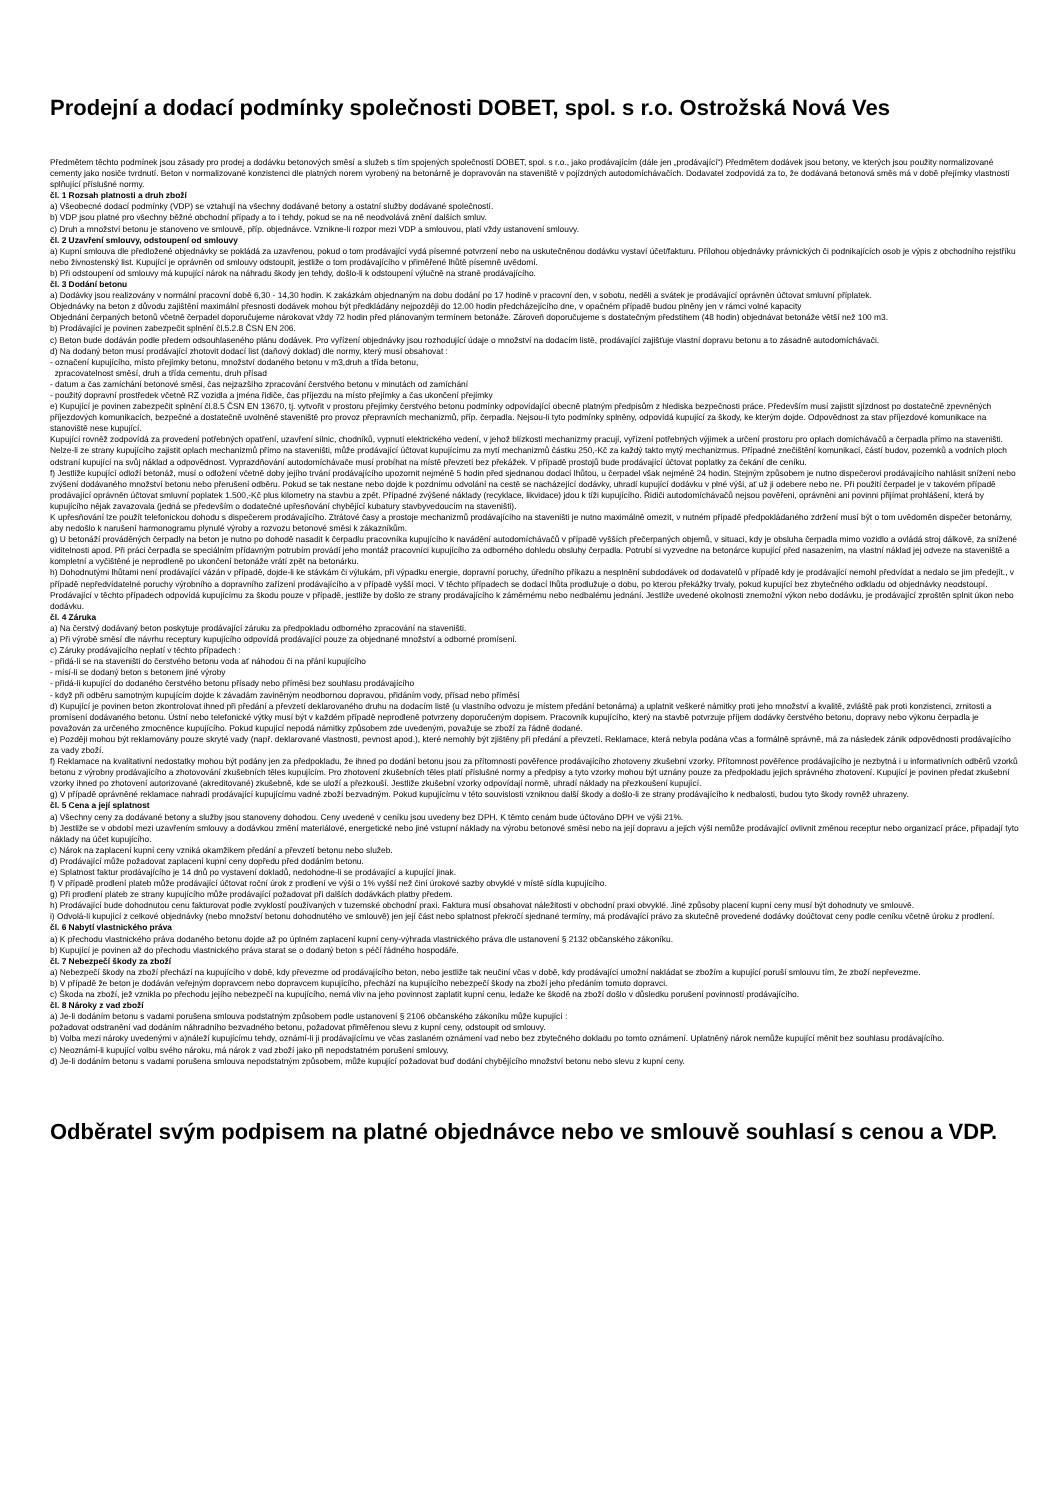Prodejní a dodací podmínky společnosti DOBET, spol. s r.o. Ostrožská Nová Ves
Předmětem těchto podmínek jsou zásady pro prodej a dodávku betonových směsí a služeb s tím spojených společností DOBET, spol. s r.o., jako prodávajícím (dále jen „prodávající“) Předmětem dodávek jsou betony, ve kterých jsou použity normalizované cementy jako nosiče tvrdnutí. Beton v normalizované konzistenci dle platných norem vyrobený na betonárně je dopravován na staveniště v pojízdných autodomíchávačích. Dodavatel zodpovídá za to, že dodávaná betonová směs má v době přejímky vlastnosti splňující příslušné normy.
čl. 1 Rozsah platnosti a druh zboží
a) Všeobecné dodací podmínky (VDP) se vztahují na všechny dodávané betony a ostatní služby dodávané společností.
b) VDP jsou platné pro všechny běžné obchodní případy a to i tehdy, pokud se na ně neodvolává znění dalších smluv.
c) Druh a množství betonu je stanoveno ve smlouvě, příp. objednávce. Vznikne-li rozpor mezi VDP a smlouvou, platí vždy ustanovení smlouvy.
čl. 2 Uzavření smlouvy, odstoupení od smlouvy
a) Kupní smlouva dle předložené objednávky se pokládá za uzavřenou, pokud o tom prodávající vydá písemné potvrzení nebo na uskutečněnou dodávku vystaví účet/fakturu. Přílohou objednávky právnických či podnikajících osob je výpis z obchodního rejstříku nebo živnostenský list. Kupující je oprávněn od smlouvy odstoupit, jestliže o tom prodávajícího v přiměřené lhůtě písemně uvědomí.
b) Při odstoupení od smlouvy má kupující nárok na náhradu škody jen tehdy, došlo-li k odstoupení výlučně na straně prodávajícího.
čl. 3 Dodání betonu
a) Dodávky jsou realizovány v normální pracovní době 6,30 - 14,30 hodin. K zakázkám objednaným na dobu dodání po 17 hodině v pracovní den, v sobotu, neděli a svátek je prodávající oprávněn účtovat smluvní příplatek.
Objednávky na beton z důvodu zajištění maximální přesnosti dodávek mohou být předkládány nejpozději do 12.00 hodin předcházejícího dne, v opačném případě budou plněny jen v rámci volné kapacity
Objednání čerpaných betonů včetně čerpadel doporučujeme nárokovat vždy 72 hodin před plánovaným termínem betonáže. Zároveň doporučujeme s dostatečným předstihem (48 hodin) objednávat betonáže větší než 100 m3.
b) Prodávající je povinen zabezpečit splnění čl.5.2.8 ČSN EN 206.
c) Beton bude dodáván podle předem odsouhlaseného plánu dodávek. Pro vyřízení objednávky jsou rozhodující údaje o množství na dodacím listě, prodávající zajišťuje vlastní dopravu betonu a to zásadně autodomíchávači.
d) Na dodaný beton musí prodávající zhotovit dodací list (daňový doklad) dle normy, který musí obsahovat :
- označení kupujícího, místo přejímky betonu, množství dodaného betonu v m3,druh a třída betonu,
zpracovatelnost směsí, druh a třída cementu, druh přísad
- datum a čas zamíchání betonové směsi, čas nejzazšího zpracování čerstvého betonu v minutách od zamíchání
- použitý dopravní prostředek včetně RZ vozidla a jména řidiče, čas příjezdu na místo přejímky a čas ukončení přejímky
e) Kupující je povinen zabezpečit splnění čl.8.5 ČSN EN 13670, tj. vytvořit v prostoru přejímky čerstvého betonu podmínky odpovídající obecně platným předpisům z hlediska bezpečnosti práce. Především musí zajistit sjízdnost po dostatečně zpevněných příjezdových komunikacích, bezpečné a dostatečně uvolněné staveniště pro provoz přepravních mechanizmů, příp. čerpadla. Nejsou-li tyto podmínky splněny, odpovídá kupující za škody, ke kterým dojde. Odpovědnost za stav příjezdové komunikace na stanoviště nese kupující.
Kupující rovněž zodpovídá za provedení potřebných opatření, uzavření silnic, chodníků, vypnutí elektrického vedení, v jehož blízkosti mechanizmy pracují, vyřízení potřebných výjimek a určení prostoru pro oplach domíchávačů a čerpadla přímo na staveništi. Nelze-li ze strany kupujícího zajistit oplach mechanizmů přímo na staveništi, může prodávající účtovat kupujícímu za mytí mechanizmů částku 250,-Kč za každý takto mytý mechanizmus. Případné znečištění komunikací, částí budov, pozemků a vodních ploch odstraní kupující na svůj náklad a odpovědnost. Vyprazdňování autodomíchávače musí probíhat na místě převzetí bez překážek. V případě prostojů bude prodávající účtovat poplatky za čekání dle ceníku.
f) Jestliže kupující odloží betonáž, musí o odložení včetně doby jejího trvání prodávajícího upozornit nejméně 5 hodin před sjednanou dodací lhůtou, u čerpadel však nejméně 24 hodin. Stejným způsobem je nutno dispečerovi prodávajícího nahlásit snížení nebo zvýšení dodávaného množství betonu nebo přerušení odběru. Pokud se tak nestane nebo dojde k pozdnímu odvolání na cestě se nacházející dodávky, uhradí kupující dodávku v plné výši, ať už ji odebere nebo ne. Při použití čerpadel je v takovém případě prodávající oprávněn účtovat smluvní poplatek 1.500,-Kč plus kilometry na stavbu a zpět. Případné zvýšené náklady (recyklace, likvidace) jdou k tíži kupujícího. Řidiči autodomíchávačů nejsou pověřeni, oprávněni ani povinni přijímat prohlášení, která by kupujícího nějak zavazovala (jedná se především o dodatečné upřesňování chybějící kubatury stavbyvedoucím na staveništi).
K upřesňování lze použít telefonickou dohodu s dispečerem prodávajícího. Ztrátové časy a prostoje mechanizmů prodávajícího na staveništi je nutno maximálně omezit, v nutném případě předpokládaného zdržení musí být o tom uvědoměn dispečer betonárny, aby nedošlo k narušení harmonogramu plynulé výroby a rozvozu betonové směsi k zákazníkům.
g) U betonáží prováděných čerpadly na beton je nutno po dohodě nasadit k čerpadlu pracovníka kupujícího k navádění autodomíchávačů v případě vyšších přečerpaných objemů, v situaci, kdy je obsluha čerpadla mimo vozidlo a ovládá stroj dálkově, za snížené viditelnosti apod. Při práci čerpadla se speciálním přídavným potrubím provádí jeho montáž pracovníci kupujícího za odborného dohledu obsluhy čerpadla. Potrubí si vyzvedne na betonárce kupující před nasazením, na vlastní náklad jej odveze na staveniště a kompletní a vyčištěné je neprodleně po ukončení betonáže vrátí zpět na betonárku.
h) Dohodnutými lhůtami není prodávající vázán v případě, dojde-li ke stávkám či výlukám, při výpadku energie, dopravní poruchy, úředního příkazu a nesplnění subdodávek od dodavatelů v případě kdy je prodávající nemohl předvídat a nedalo se jim předejít., v případě nepředvídatelné poruchy výrobního a dopravního zařízení prodávajícího a v případě vyšší moci. V těchto případech se dodací lhůta prodlužuje o dobu, po kterou překážky trvaly, pokud kupující bez zbytečného odkladu od objednávky neodstoupí. Prodávající v těchto případech odpovídá kupujícímu za škodu pouze v případě, jestliže by došlo ze strany prodávajícího k záměrnému nebo nedbalému jednání. Jestliže uvedené okolnosti znemožní výkon nebo dodávku, je prodávající zproštěn splnit úkon nebo dodávku.
čl. 4 Záruka
a) Na čerstvý dodávaný beton poskytuje prodávající záruku za předpokladu odborného zpracování na staveništi.
a) Při výrobě směsí dle návrhu receptury kupujícího odpovídá prodávající pouze za objednané množství a odborné promísení.
c) Záruky prodávajícího neplatí v těchto případech :
- přidá-li se na staveništi do čerstvého betonu voda ať náhodou či na přání kupujícího
- mísí-li se dodaný beton s betonem jiné výroby
- přidá-li kupující do dodaného čerstvého betonu přísady nebo příměsi bez souhlasu prodávajícího
- když při odběru samotným kupujícím dojde k závadám zaviněným neodbornou dopravou, přidáním vody, přísad nebo příměsí
d) Kupující je povinen beton zkontrolovat ihned při předání a převzetí deklarovaného druhu na dodacím listě (u vlastního odvozu je místem předání betonárna) a uplatnit veškeré námitky proti jeho množství a kvalitě, zvláště pak proti konzistenci, zrnitosti a promísení dodávaného betonu. Ústní nebo telefonické výtky musí být v každém případě neprodleně potvrzeny doporučeným dopisem. Pracovník kupujícího, který na stavbě potvrzuje příjem dodávky čerstvého betonu, dopravy nebo výkonu čerpadla je považován za určeného zmocněnce kupujícího. Pokud kupující nepodá námitky způsobem zde uvedeným, považuje se zboží za řádně dodané.
e) Později mohou být reklamovány pouze skryté vady (např. deklarované vlastnosti, pevnost apod.), které nemohly být zjištěny při předání a převzetí. Reklamace, která nebyla podána včas a formálně správně, má za následek zánik odpovědnosti prodávajícího za vady zboží.
f) Reklamace na kvalitativní nedostatky mohou být podány jen za předpokladu, že ihned po dodání betonu jsou za přítomnosti pověřence prodávajícího zhotoveny zkušební vzorky. Přítomnost pověřence prodávajícího je nezbytná i u informativních odběrů vzorků betonu z výrobny prodávajícího a zhotovování zkušebních těles kupujícím. Pro zhotovení zkušebních těles platí příslušné normy a předpisy a tyto vzorky mohou být uznány pouze za předpokladu jejich správného zhotovení. Kupující je povinen předat zkušební vzorky ihned po zhotovení autorizované (akreditované) zkušebně, kde se uloží a přezkouší. Jestliže zkušební vzorky odpovídají normě, uhradí náklady na přezkoušení kupující.
g) V případě oprávněné reklamace nahradí prodávající kupujícímu vadné zboží bezvadným. Pokud kupujícímu v této souvislosti vzniknou další škody a došlo-li ze strany prodávajícího k nedbalosti, budou tyto škody rovněž uhrazeny.
čl. 5 Cena a její splatnost
a) Všechny ceny za dodávané betony a služby jsou stanoveny dohodou. Ceny uvedené v ceníku jsou uvedeny bez DPH. K těmto cenám bude účtováno DPH ve výši 21%.
b) Jestliže se v období mezi uzavřením smlouvy a dodávkou změní materiálové, energetické nebo jiné vstupní náklady na výrobu betonové směsi nebo na její dopravu a jejich výši nemůže prodávající ovlivnit změnou receptur nebo organizací práce, připadají tyto náklady na účet kupujícího.
c) Nárok na zaplacení kupní ceny vzniká okamžikem předání a převzetí betonu nebo služeb.
d) Prodávající může požadovat zaplacení kupní ceny dopředu před dodáním betonu.
e) Splatnost faktur prodávajícího je 14 dnů po vystavení dokladů, nedohodne-li se prodávající a kupující jinak.
f) V případě prodlení plateb může prodávající účtovat roční úrok z prodlení ve výši o 1% vyšší než činí úrokové sazby obvyklé v místě sídla kupujícího.
g) Při prodlení plateb ze strany kupujícího může prodávající požadovat při dalších dodávkách platby předem.
h) Prodávající bude dohodnutou cenu fakturovat podle zvyklostí používaných v tuzemské obchodní praxi. Faktura musí obsahovat náležitosti v obchodní praxi obvyklé. Jiné způsoby placení kupní ceny musí být dohodnuty ve smlouvě.
i) Odvolá-li kupující z celkové objednávky (nebo množství betonu dohodnutého ve smlouvě) jen její část nebo splatnost překročí sjednané termíny, má prodávající právo za skutečně provedené dodávky doúčtovat ceny podle ceníku včetně úroku z prodlení.
čl. 6 Nabytí vlastnického práva
a) K přechodu vlastnického práva dodaného betonu dojde až po úplném zaplacení kupní ceny-výhrada vlastnického práva dle ustanovení § 2132 občanského zákoníku.
b) Kupující je povinen až do přechodu vlastnického práva starat se o dodaný beton s péčí řádného hospodáře.
čl. 7 Nebezpečí škody za zboží
a) Nebezpečí škody na zboží přechází na kupujícího v době, kdy převezme od prodávajícího beton, nebo jestliže tak neučiní včas v době, kdy prodávající umožní nakládat se zbožím a kupující poruší smlouvu tím, že zboží nepřevezme.
b) V případě že beton je dodáván veřejným dopravcem nebo dopravcem kupujícího, přechází na kupujícího nebezpečí škody na zboží jeho předáním tomuto dopravci.
c) Škoda na zboží, jež vznikla po přechodu jejího nebezpečí na kupujícího, nemá vliv na jeho povinnost zaplatit kupní cenu, ledaže ke škodě na zboží došlo v důsledku porušení povinností prodávajícího.
čl. 8 Nároky z vad zboží
a) Je-li dodáním betonu s vadami porušena smlouva podstatným způsobem podle ustanovení § 2106 občanského zákoníku může kupující :
požadovat odstranění vad dodáním náhradního bezvadného betonu, požadovat přiměřenou slevu z kupní ceny, odstoupit od smlouvy.
b) Volba mezi nároky uvedenými v a)náleží kupujícímu tehdy, oznámí-li ji prodávajícímu ve včas zaslaném oznámení vad nebo bez zbytečného dokladu po tomto oznámení. Uplatněný nárok nemůže kupující měnit bez souhlasu prodávajícího.
c) Neoznámí-li kupující volbu svého nároku, má nárok z vad zboží jako při nepodstatném porušení smlouvy.
d) Je-li dodáním betonu s vadami porušena smlouva nepodstatným způsobem, může kupující požadovat buď dodání chybějícího množství betonu nebo slevu z kupní ceny.
Odběratel svým podpisem na platné objednávce nebo ve smlouvě souhlasí s cenou a VDP.